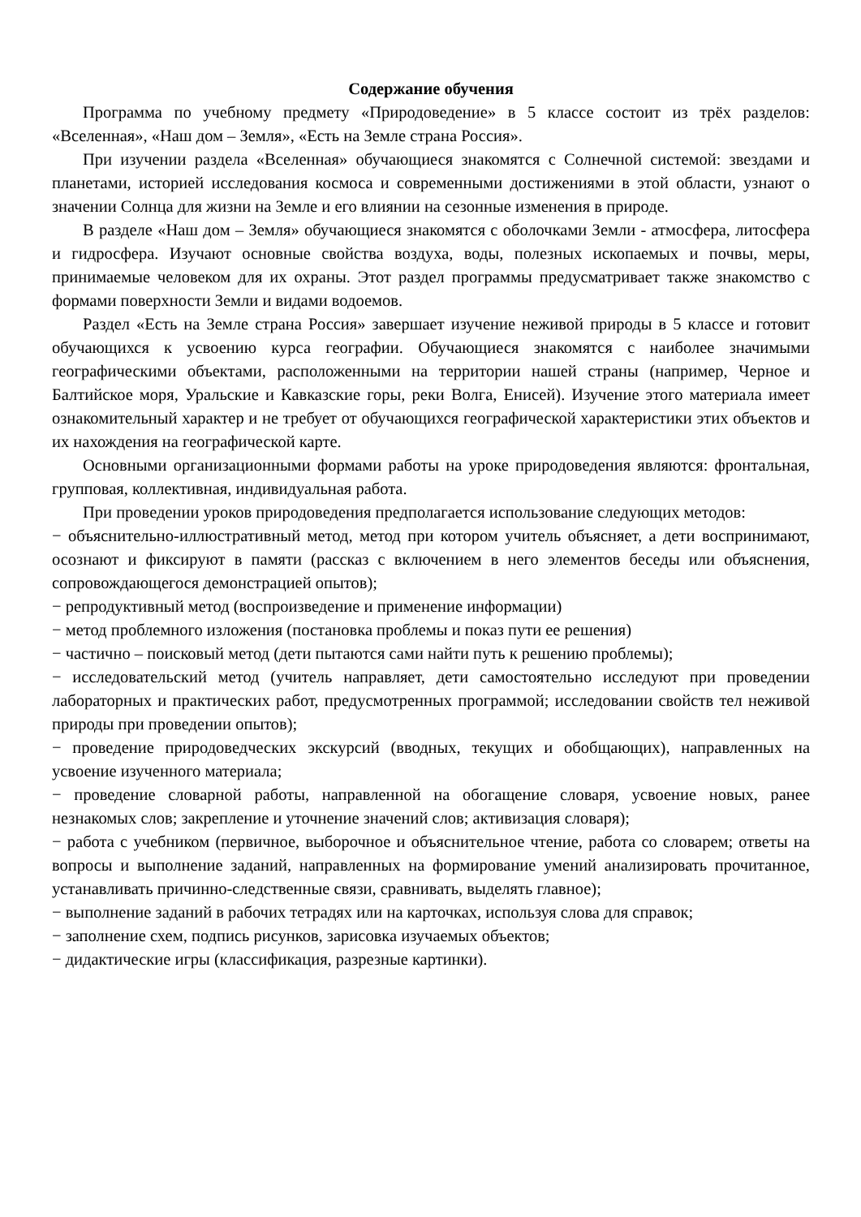Содержание обучения
Программа по учебному предмету «Природоведение» в 5 классе состоит из трёх разделов: «Вселенная», «Наш дом – Земля», «Есть на Земле страна Россия».
При изучении раздела «Вселенная» обучающиеся знакомятся с Солнечной системой: звездами и планетами, историей исследования космоса и современными достижениями в этой области, узнают о значении Солнца для жизни на Земле и его влиянии на сезонные изменения в природе.
В разделе «Наш дом – Земля» обучающиеся знакомятся с оболочками Земли - атмосфера, литосфера и гидросфера. Изучают основные свойства воздуха, воды, полезных ископаемых и почвы, меры, принимаемые человеком для их охраны. Этот раздел программы предусматривает также знакомство с формами поверхности Земли и видами водоемов.
Раздел «Есть на Земле страна Россия» завершает изучение неживой природы в 5 классе и готовит обучающихся к усвоению курса географии. Обучающиеся знакомятся с наиболее значимыми географическими объектами, расположенными на территории нашей страны (например, Черное и Балтийское моря, Уральские и Кавказские горы, реки Волга, Енисей). Изучение этого материала имеет ознакомительный характер и не требует от обучающихся географической характеристики этих объектов и их нахождения на географической карте.
Основными организационными формами работы на уроке природоведения являются: фронтальная, групповая, коллективная, индивидуальная работа.
При проведении уроков природоведения предполагается использование следующих методов:
− объяснительно-иллюстративный метод, метод при котором учитель объясняет, а дети воспринимают, осознают и фиксируют в памяти (рассказ с включением в него элементов беседы или объяснения, сопровождающегося демонстрацией опытов);
− репродуктивный метод (воспроизведение и применение информации)
− метод проблемного изложения (постановка проблемы и показ пути ее решения)
− частично – поисковый метод (дети пытаются сами найти путь к решению проблемы);
− исследовательский метод (учитель направляет, дети самостоятельно исследуют при проведении лабораторных и практических работ, предусмотренных программой; исследовании свойств тел неживой природы при проведении опытов);
− проведение природоведческих экскурсий (вводных, текущих и обобщающих), направленных на усвоение изученного материала;
− проведение словарной работы, направленной на обогащение словаря, усвоение новых, ранее незнакомых слов; закрепление и уточнение значений слов; активизация словаря);
− работа с учебником (первичное, выборочное и объяснительное чтение, работа со словарем; ответы на вопросы и выполнение заданий, направленных на формирование умений анализировать прочитанное, устанавливать причинно-следственные связи, сравнивать, выделять главное);
− выполнение заданий в рабочих тетрадях или на карточках, используя слова для справок;
− заполнение схем, подпись рисунков, зарисовка изучаемых объектов;
− дидактические игры (классификация, разрезные картинки).